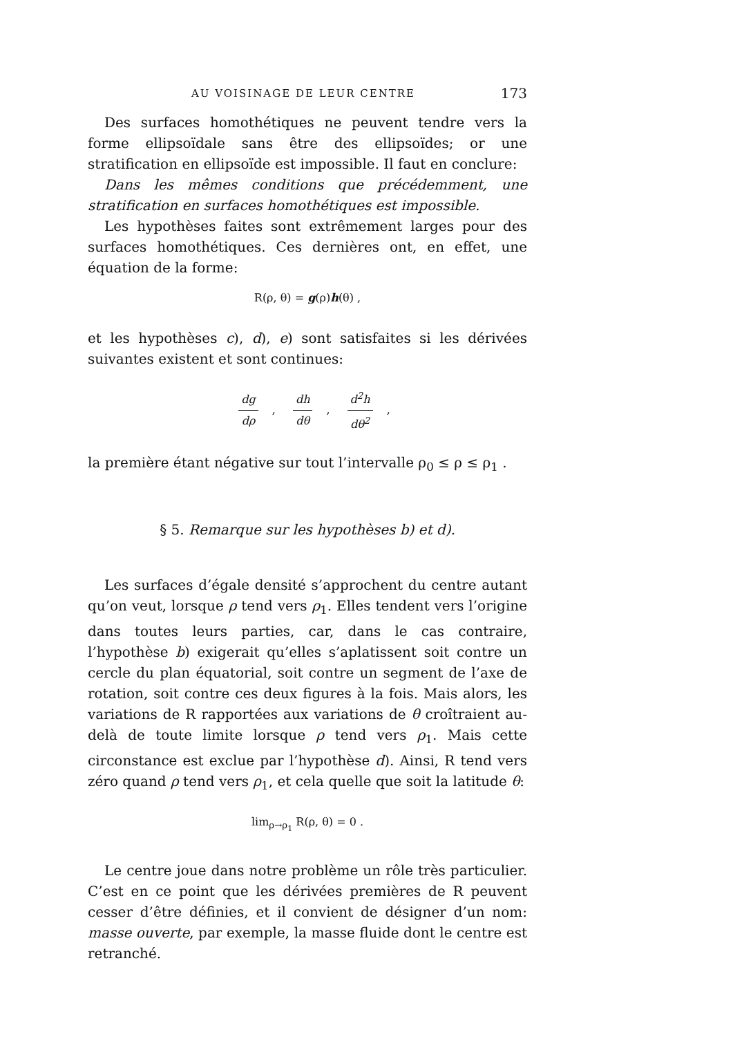AU VOISINAGE DE LEUR CENTRE 173
Des surfaces homothétiques ne peuvent tendre vers la forme ellipsoïdale sans être des ellipsoïdes; or une stratification en ellipsoïde est impossible. Il faut en conclure:
Dans les mêmes conditions que précédemment, une stratification en surfaces homothétiques est impossible.
Les hypothèses faites sont extrêmement larges pour des surfaces homothétiques. Ces dernières ont, en effet, une équation de la forme:
R(ρ, θ) = g(ρ)h(θ) ,
et les hypothèses c), d), e) sont satisfaites si les dérivées suivantes existent et sont continues:
dg dρ, dh dθ, d<sup>2</sup>h dθ<sup>2</sup>,
la première étant négative sur tout l’intervalle ρ<sub>0</sub> ≤ ρ ≤ ρ<sub>1</sub> .
§ 5. Remarque sur les hypothèses b) et d).
Les surfaces d’égale densité s’approchent du centre autant qu’on veut, lorsque ρ tend vers ρ<sub>1</sub>. Elles tendent vers l’origine dans toutes leurs parties, car, dans le cas contraire, l’hypothèse b) exigerait qu’elles s’aplatissent soit contre un cercle du plan équatorial, soit contre un segment de l’axe de rotation, soit contre ces deux figures à la fois. Mais alors, les variations de R rapportées aux variations de θ croîtraient au-delà de toute limite lorsque ρ tend vers ρ<sub>1</sub>. Mais cette circonstance est exclue par l’hypothèse d). Ainsi, R tend vers zéro quand ρ tend vers ρ<sub>1</sub>, et cela quelle que soit la latitude θ:
lim<sub>ρ→ρ<sub>1</sub></sub> R(ρ, θ) = 0 .
Le centre joue dans notre problème un rôle très particulier. C’est en ce point que les dérivées premières de R peuvent cesser d’être définies, et il convient de désigner d’un nom: masse ouverte, par exemple, la masse fluide dont le centre est retranché.